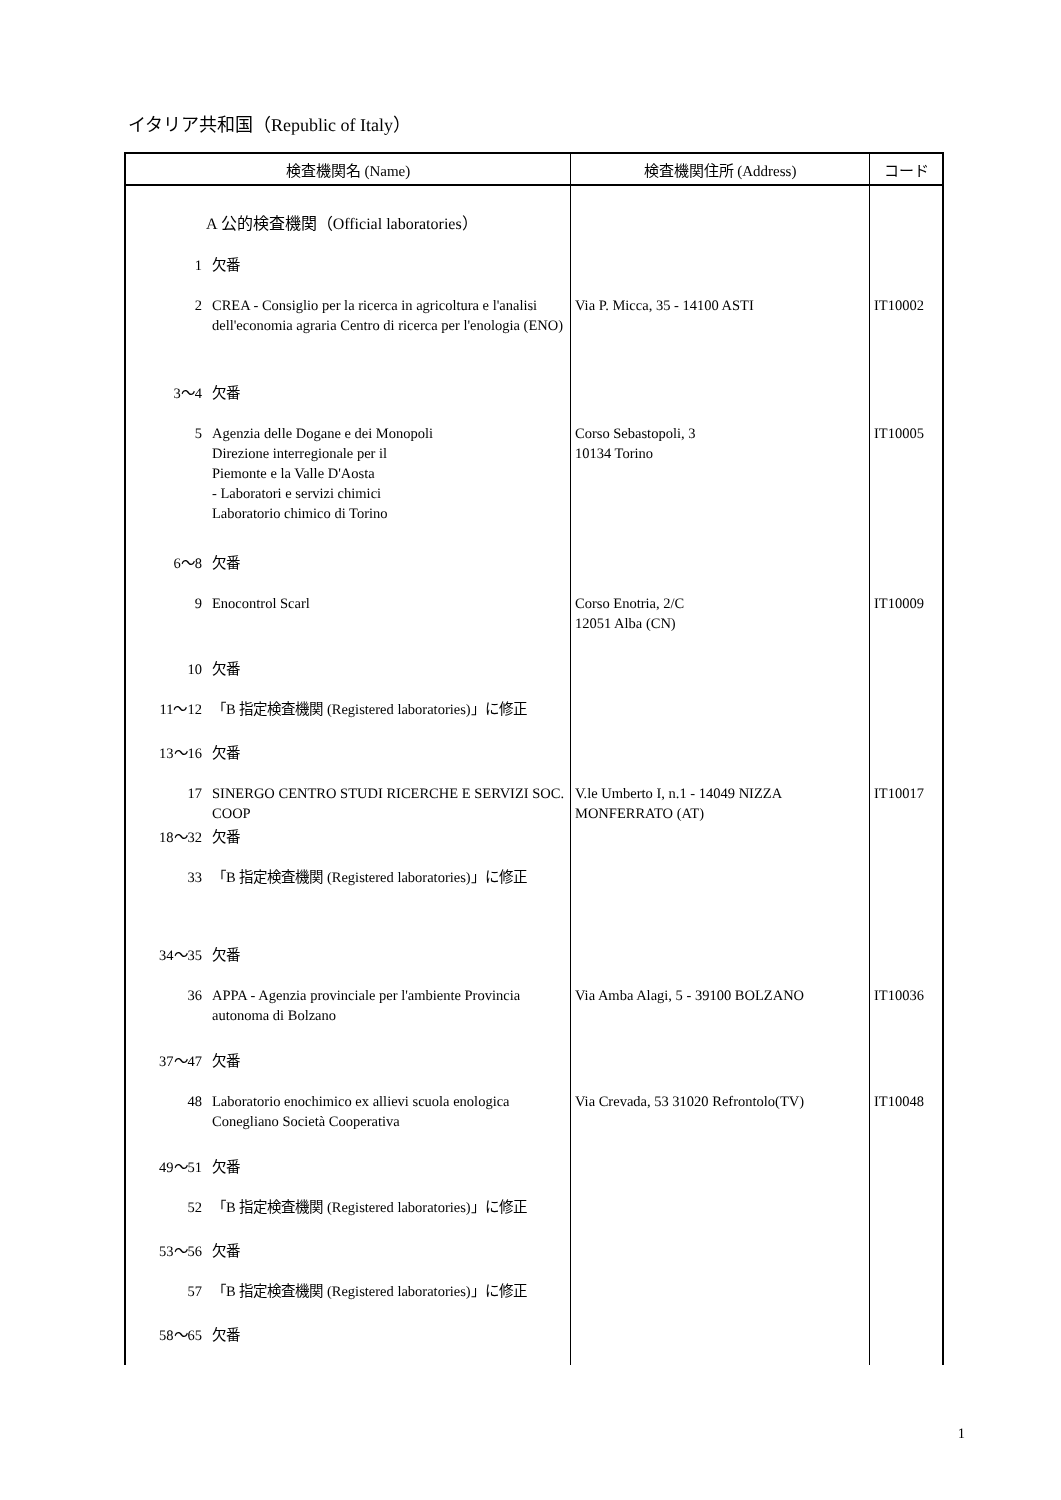イタリア共和国（Republic of Italy）
| 検査機関名 (Name) | | 検査機関住所 (Address) | コード |
| --- | --- | --- | --- |
| A 公的検査機関（Official laboratories） | | | |
| 1 | 欠番 | | |
| 2 | CREA - Consiglio per la ricerca in agricoltura e l'analisi dell'economia agraria Centro di ricerca per l'enologia (ENO) | Via P. Micca, 35 - 14100 ASTI | IT10002 |
| 3～4 | 欠番 | | |
| 5 | Agenzia delle Dogane e dei Monopoli Direzione interregionale per il Piemonte e la Valle D'Aosta - Laboratori e servizi chimici Laboratorio chimico di Torino | Corso Sebastopoli, 3 10134 Torino | IT10005 |
| 6～8 | 欠番 | | |
| 9 | Enocontrol Scarl | Corso Enotria, 2/C 12051 Alba (CN) | IT10009 |
| 10 | 欠番 | | |
| 11～12 | 「B 指定検査機関 (Registered laboratories)」に修正 | | |
| 13～16 | 欠番 | | |
| 17 | SINERGO CENTRO STUDI RICERCHE E SERVIZI SOC. COOP | V.le Umberto I, n.1 - 14049 NIZZA MONFERRATO (AT) | IT10017 |
| 18～32 | 欠番 | | |
| 33 | 「B 指定検査機関 (Registered laboratories)」に修正 | | |
| 34～35 | 欠番 | | |
| 36 | APPA - Agenzia provinciale per l'ambiente Provincia autonoma di Bolzano | Via Amba Alagi, 5 - 39100 BOLZANO | IT10036 |
| 37～47 | 欠番 | | |
| 48 | Laboratorio enochimico ex allievi scuola enologica Conegliano Società Cooperativa | Via Crevada, 53 31020 Refrontolo(TV) | IT10048 |
| 49～51 | 欠番 | | |
| 52 | 「B 指定検査機関 (Registered laboratories)」に修正 | | |
| 53～56 | 欠番 | | |
| 57 | 「B 指定検査機関 (Registered laboratories)」に修正 | | |
| 58～65 | 欠番 | | |
1